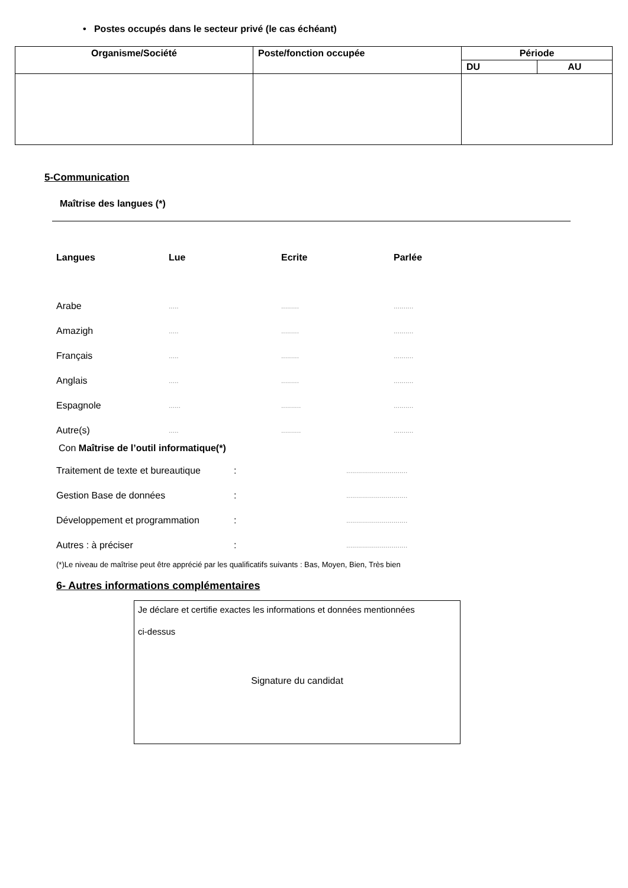• Postes occupés dans le secteur privé (le cas échéant)
| Organisme/Société | Poste/fonction occupée | Période | |
| --- | --- | --- | --- |
| | | DU | AU |
5-Communication
Maîtrise des langues (*)
| Langues | Lue | Ecrite | Parlée |
| Arabe | ..... | ......... | .......... |
| Amazigh | ..... | ......... | .......... |
| Français | ..... | ......... | .......... |
| Anglais | ..... | ......... | .......... |
| Espagnole | ...... | .......... | .......... |
| Autre(s) | ..... | .......... | .......... |
Con Maîtrise de l’outil informatique(*)
| Traitement de texte et bureautique | : | ............................... |
| Gestion Base de données | : | ............................... |
| Développement et programmation | : | ............................... |
| Autres : à préciser | : | ............................... |
(*)Le niveau de maîtrise peut être apprécié par les qualificatifs suivants : Bas, Moyen, Bien, Très bien
6- Autres informations complémentaires
Je déclare et certifie exactes les informations et données mentionnées
ci-dessus
Signature du candidat